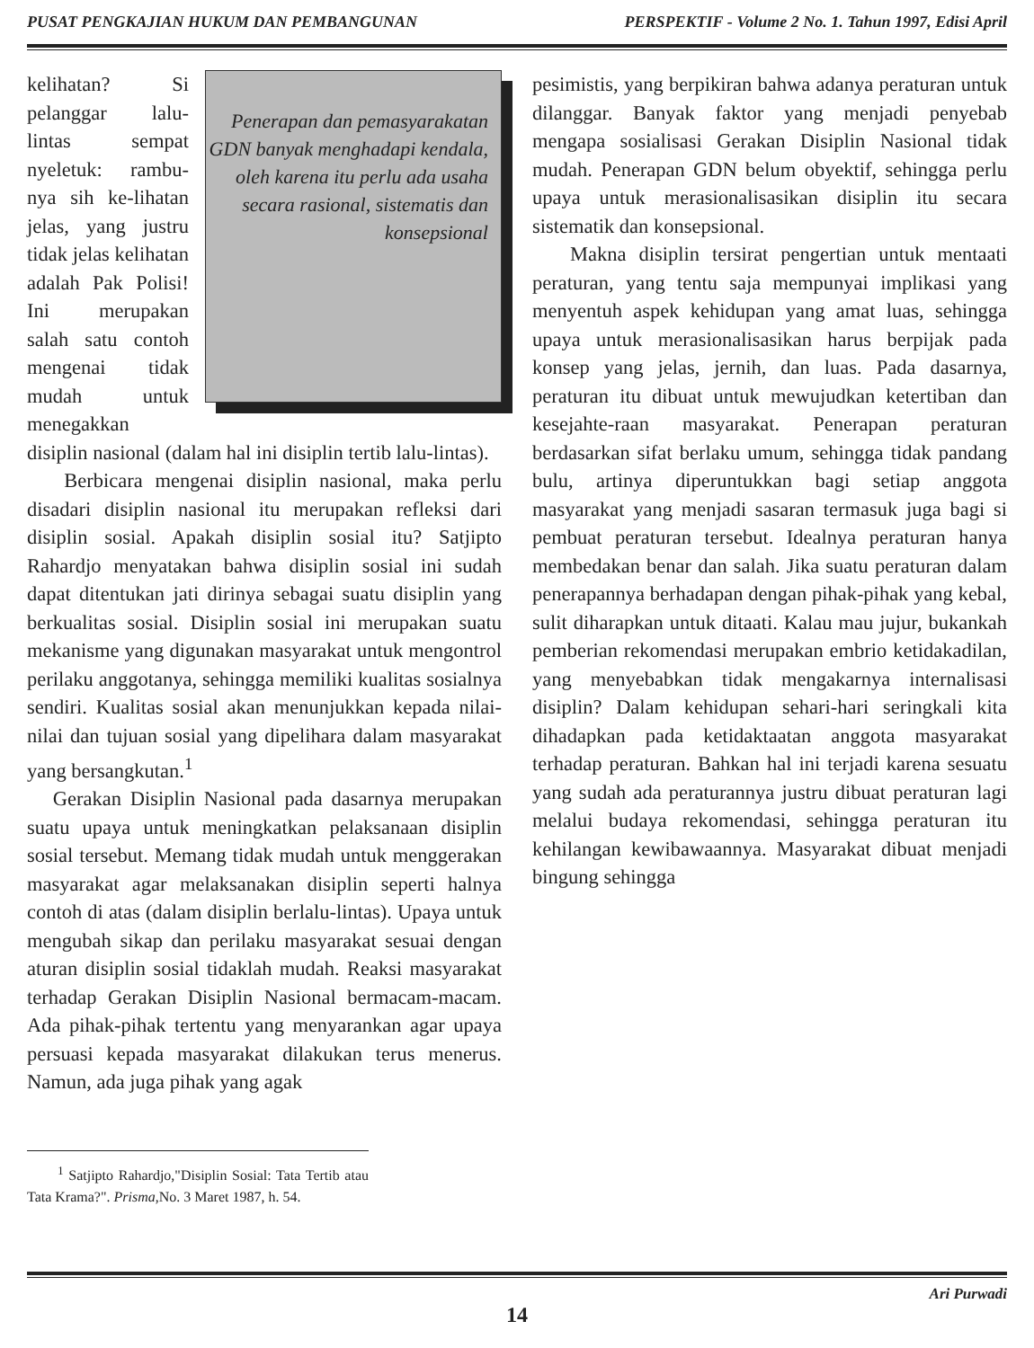PUSAT PENGKAJIAN HUKUM DAN PEMBANGUNAN PERSPEKTIF - Volume 2 No. 1. Tahun 1997, Edisi April
Penerapan dan pemasyarakatan GDN banyak menghadapi kendala, oleh karena itu perlu ada usaha secara rasional, sistematis dan konsepsional
kelihatan? Si pelanggar lalu-lintas sempat nyeletuk: rambu-nya sih ke-lihatan jelas, yang justru tidak jelas kelihatan adalah Pak Polisi! Ini merupakan salah satu contoh mengenai tidak mudah untuk menegakkan disiplin nasional (dalam hal ini disiplin tertib lalu-lintas).
Berbicara mengenai disiplin nasional, maka perlu disadari disiplin nasional itu merupakan refleksi dari disiplin sosial. Apakah disiplin sosial itu? Satjipto Rahardjo menyatakan bahwa disiplin sosial ini sudah dapat ditentukan jati dirinya sebagai suatu disiplin yang berkualitas sosial. Disiplin sosial ini merupakan suatu mekanisme yang digunakan masyarakat untuk mengontrol perilaku anggotanya, sehingga memiliki kualitas sosialnya sendiri. Kualitas sosial akan menunjukkan kepada nilai-nilai dan tujuan sosial yang dipelihara dalam masyarakat yang bersangkutan.<sup>1</sup>
Gerakan Disiplin Nasional pada dasarnya merupakan suatu upaya untuk meningkatkan pelaksanaan disiplin sosial tersebut. Memang tidak mudah untuk menggerakan masyarakat agar melaksanakan disiplin seperti halnya contoh di atas (dalam disiplin berlalu-lintas). Upaya untuk mengubah sikap dan perilaku masyarakat sesuai dengan aturan disiplin sosial tidaklah mudah. Reaksi masyarakat terhadap Gerakan Disiplin Nasional bermacam-macam. Ada pihak-pihak tertentu yang menyarankan agar upaya persuasi kepada masyarakat dilakukan terus menerus. Namun, ada juga pihak yang agak
<sup>1</sup> Satjipto Rahardjo,"Disiplin Sosial: Tata Tertib atau Tata Krama?". Prisma,No. 3 Maret 1987, h. 54.
pesimistis, yang berpikiran bahwa adanya peraturan untuk dilanggar. Banyak faktor yang menjadi penyebab mengapa sosialisasi Gerakan Disiplin Nasional tidak mudah. Penerapan GDN belum obyektif, sehingga perlu upaya untuk merasionalisasikan disiplin itu secara sistematik dan konsepsional.
Makna disiplin tersirat pengertian untuk mentaati peraturan, yang tentu saja mempunyai implikasi yang menyentuh aspek kehidupan yang amat luas, sehingga upaya untuk merasionalisasikan harus berpijak pada konsep yang jelas, jernih, dan luas. Pada dasarnya, peraturan itu dibuat untuk mewujudkan ketertiban dan kesejahte-raan masyarakat. Penerapan peraturan berdasarkan sifat berlaku umum, sehingga tidak pandang bulu, artinya diperuntukkan bagi setiap anggota masyarakat yang menjadi sasaran termasuk juga bagi si pembuat peraturan tersebut. Idealnya peraturan hanya membedakan benar dan salah. Jika suatu peraturan dalam penerapannya berhadapan dengan pihak-pihak yang kebal, sulit diharapkan untuk ditaati. Kalau mau jujur, bukankah pemberian rekomendasi merupakan embrio ketidakadilan, yang menyebabkan tidak mengakarnya internalisasi disiplin? Dalam kehidupan sehari-hari seringkali kita dihadapkan pada ketidaktaatan anggota masyarakat terhadap peraturan. Bahkan hal ini terjadi karena sesuatu yang sudah ada peraturannya justru dibuat peraturan lagi melalui budaya rekomendasi, sehingga peraturan itu kehilangan kewibawaannya. Masyarakat dibuat menjadi bingung sehingga
Ari Purwadi
14